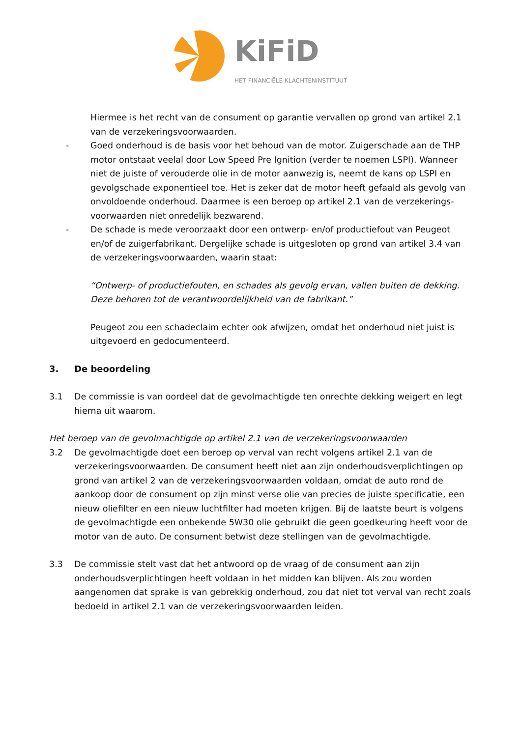KiFiD
HET FINANCIËLE KLACHTENINSTITUUT
Hiermee is het recht van de consument op garantie vervallen op grond van artikel 2.1 van de verzekeringsvoorwaarden.
- Goed onderhoud is de basis voor het behoud van de motor. Zuigerschade aan de THP motor ontstaat veelal door Low Speed Pre Ignition (verder te noemen LSPI). Wanneer niet de juiste of verouderde olie in de motor aanwezig is, neemt de kans op LSPI en gevolgschade exponentieel toe. Het is zeker dat de motor heeft gefaald als gevolg van onvoldoende onderhoud. Daarmee is een beroep op artikel 2.1 van de verzekerings-voorwaarden niet onredelijk bezwarend.
- De schade is mede veroorzaakt door een ontwerp- en/of productiefout van Peugeot en/of de zuigerfabrikant. Dergelijke schade is uitgesloten op grond van artikel 3.4 van de verzekeringsvoorwaarden, waarin staat:
“Ontwerp- of productiefouten, en schades als gevolg ervan, vallen buiten de dekking. Deze behoren tot de verantwoordelijkheid van de fabrikant.”
Peugeot zou een schadeclaim echter ook afwijzen, omdat het onderhoud niet juist is uitgevoerd en gedocumenteerd.
3. De beoordeling
3.1 De commissie is van oordeel dat de gevolmachtigde ten onrechte dekking weigert en legt hierna uit waarom.
Het beroep van de gevolmachtigde op artikel 2.1 van de verzekeringsvoorwaarden
3.2 De gevolmachtigde doet een beroep op verval van recht volgens artikel 2.1 van de verzekeringsvoorwaarden. De consument heeft niet aan zijn onderhoudsverplichtingen op grond van artikel 2 van de verzekeringsvoorwaarden voldaan, omdat de auto rond de aankoop door de consument op zijn minst verse olie van precies de juiste specificatie, een nieuw oliefilter en een nieuw luchtfilter had moeten krijgen. Bij de laatste beurt is volgens de gevolmachtigde een onbekende 5W30 olie gebruikt die geen goedkeuring heeft voor de motor van de auto. De consument betwist deze stellingen van de gevolmachtigde.
3.3 De commissie stelt vast dat het antwoord op de vraag of de consument aan zijn onderhoudsverplichtingen heeft voldaan in het midden kan blijven. Als zou worden aangenomen dat sprake is van gebrekkig onderhoud, zou dat niet tot verval van recht zoals bedoeld in artikel 2.1 van de verzekeringsvoorwaarden leiden.